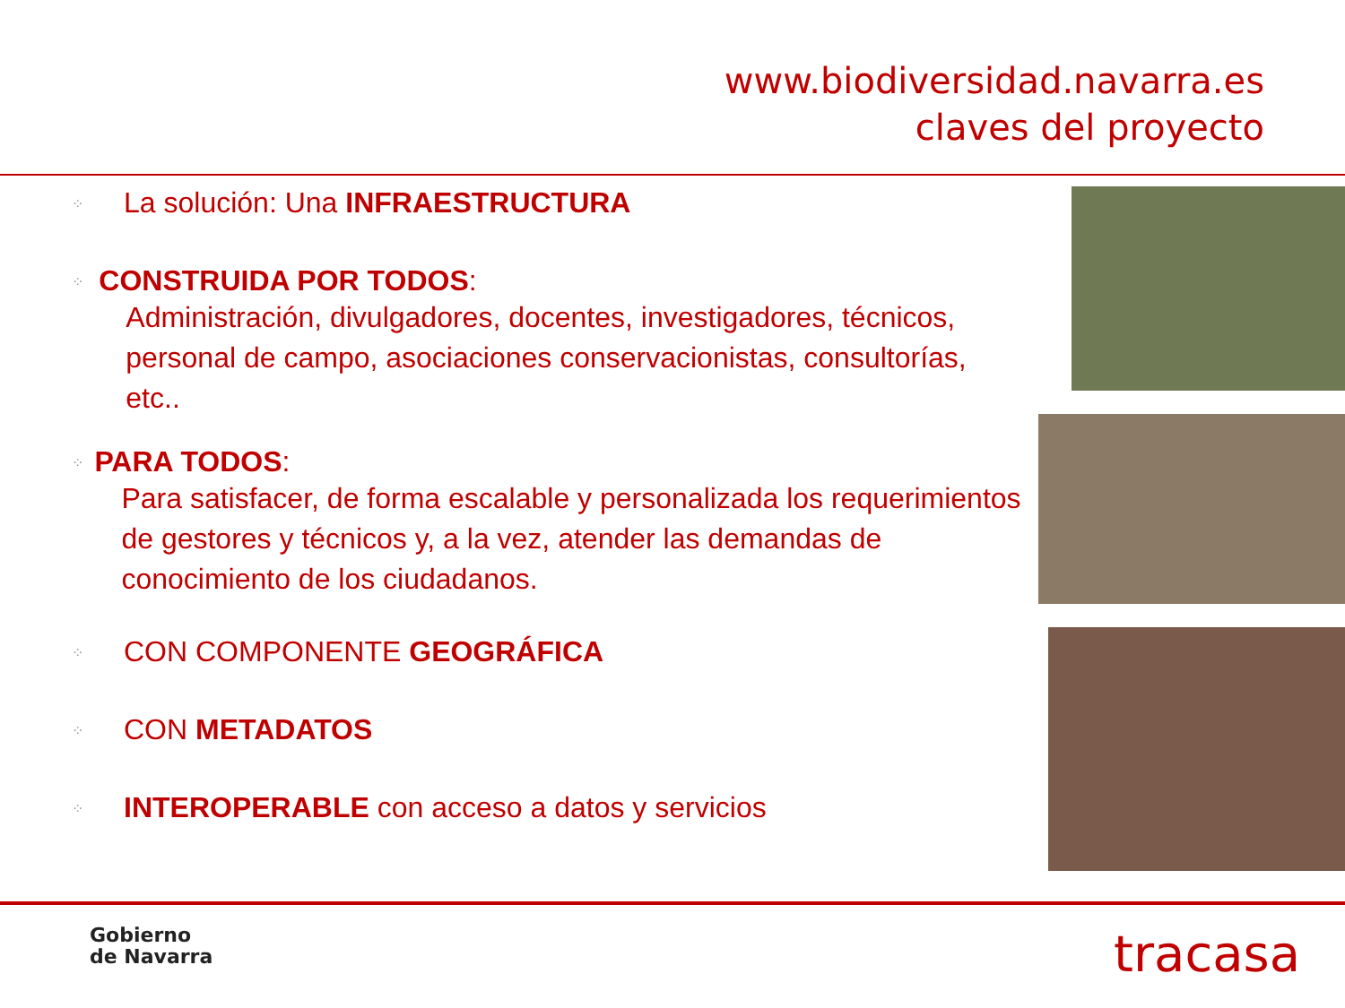www.biodiversidad.navarra.es
claves del proyecto
⁘ La solución: Una INFRAESTRUCTURA
⁘
CONSTRUIDA POR TODOS:
Administración, divulgadores, docentes, investigadores, técnicos, personal de campo, asociaciones conservacionistas, consultorías, etc..
⁘
PARA TODOS:
Para satisfacer, de forma escalable y personalizada los requerimientos de gestores y técnicos y, a la vez, atender las demandas de conocimiento de los ciudadanos.
⁘ CON COMPONENTE GEOGRÁFICA
⁘ CON METADATOS
⁘ INTEROPERABLE con acceso a datos y servicios
Gobierno
de Navarra
tracasa